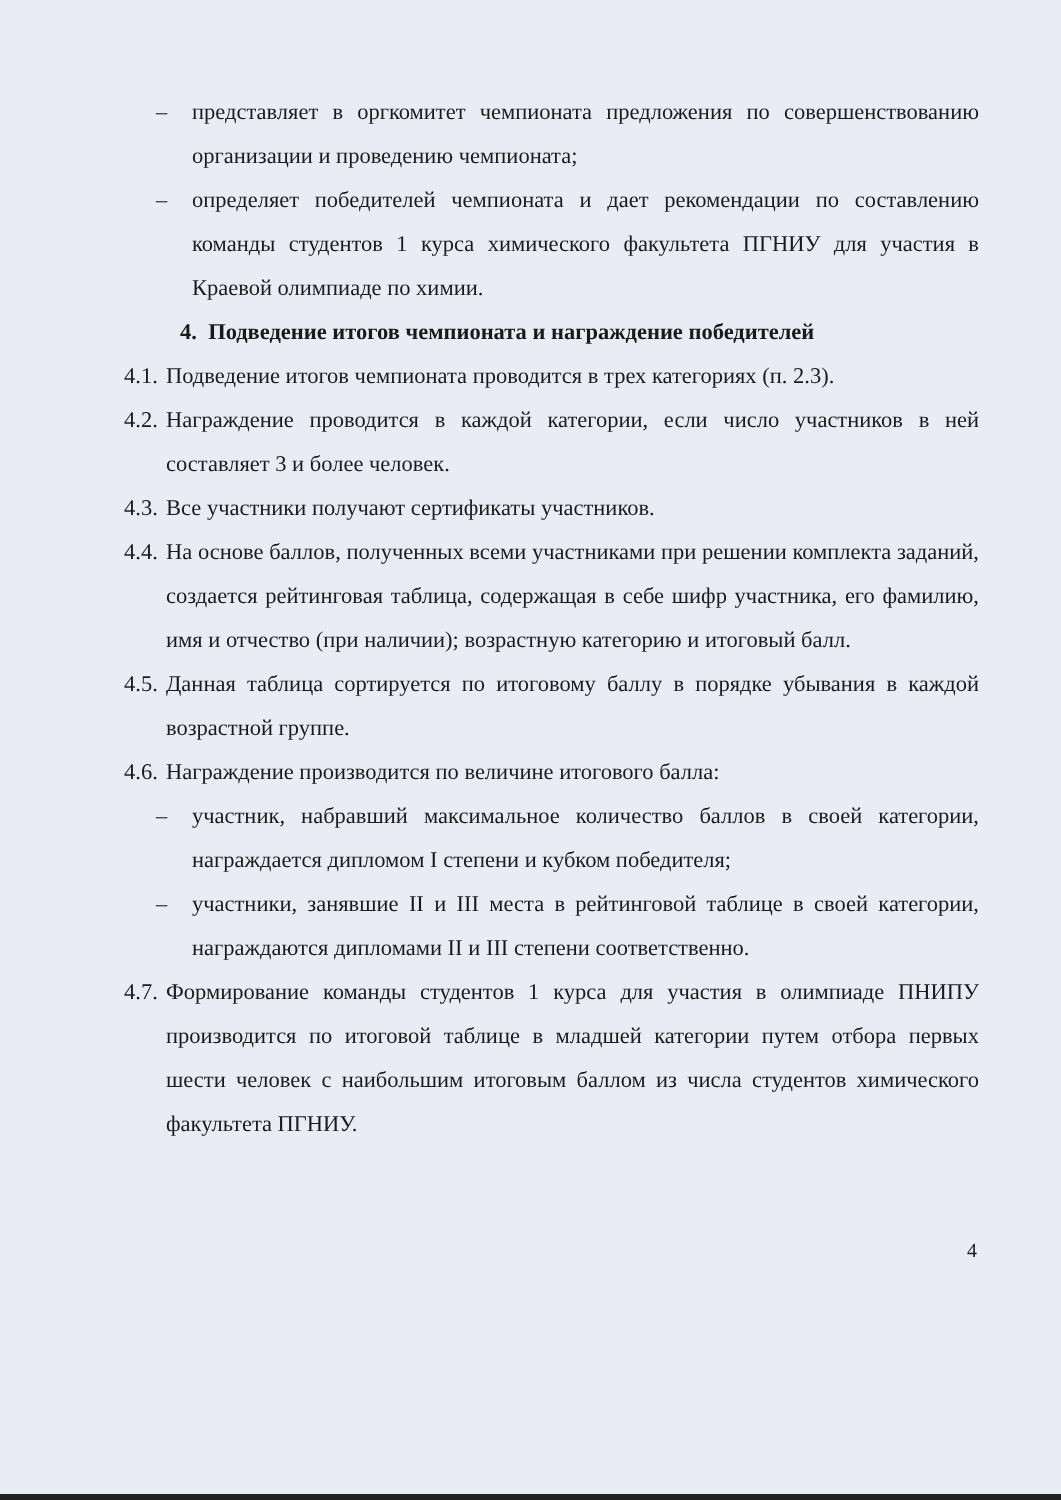– представляет в оргкомитет чемпионата предложения по совершенствованию организации и проведению чемпионата;
– определяет победителей чемпионата и дает рекомендации по составлению команды студентов 1 курса химического факультета ПГНИУ для участия в Краевой олимпиаде по химии.
4. Подведение итогов чемпионата и награждение победителей
4.1. Подведение итогов чемпионата проводится в трех категориях (п. 2.3).
4.2. Награждение проводится в каждой категории, если число участников в ней составляет 3 и более человек.
4.3. Все участники получают сертификаты участников.
4.4. На основе баллов, полученных всеми участниками при решении комплекта заданий, создается рейтинговая таблица, содержащая в себе шифр участника, его фамилию, имя и отчество (при наличии); возрастную категорию и итоговый балл.
4.5. Данная таблица сортируется по итоговому баллу в порядке убывания в каждой возрастной группе.
4.6. Награждение производится по величине итогового балла:
– участник, набравший максимальное количество баллов в своей категории, награждается дипломом I степени и кубком победителя;
– участники, занявшие II и III места в рейтинговой таблице в своей категории, награждаются дипломами II и III степени соответственно.
4.7. Формирование команды студентов 1 курса для участия в олимпиаде ПНИПУ производится по итоговой таблице в младшей категории путем отбора первых шести человек с наибольшим итоговым баллом из числа студентов химического факультета ПГНИУ.
4